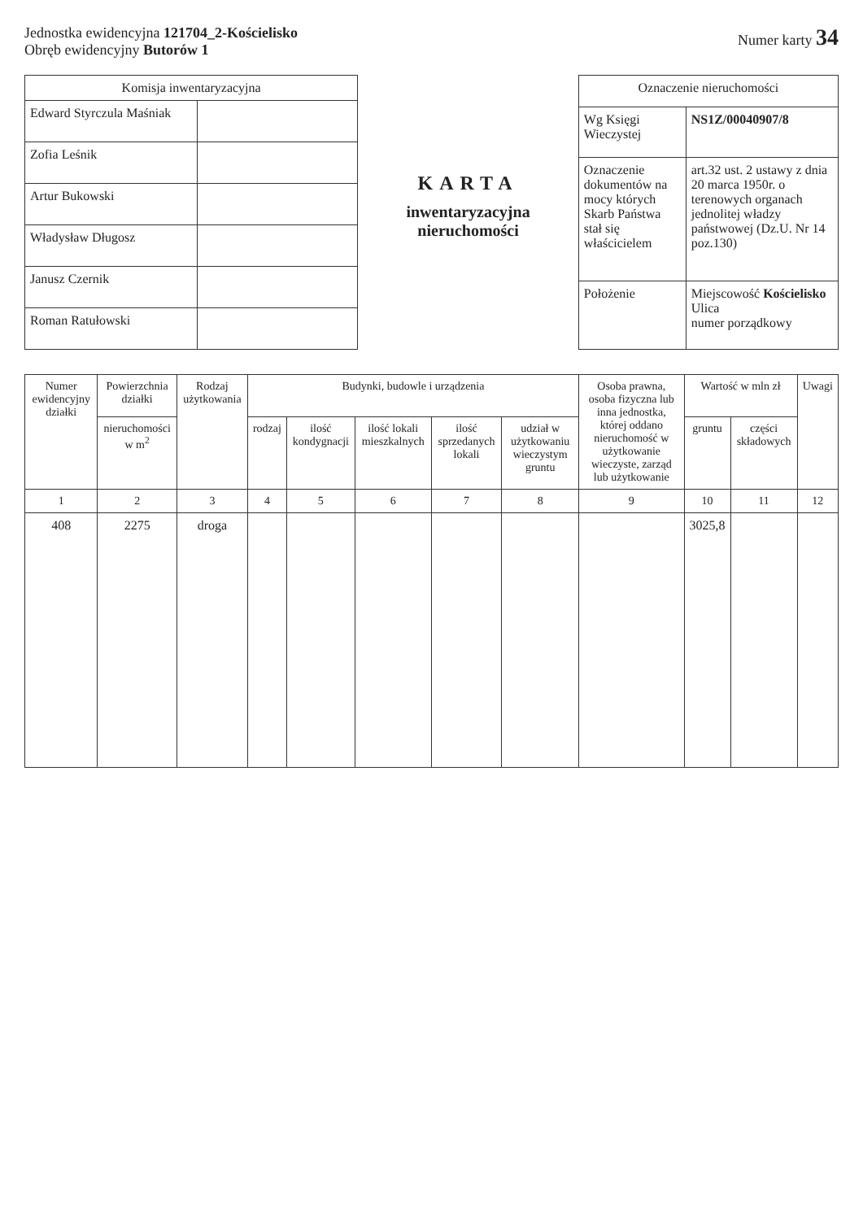Jednostka ewidencyjna 121704_2-Kościelisko
Obręb ewidencyjny Butorów 1
Numer karty 34
| Komisja inwentaryzacyjna | |
| --- | --- |
| Edward Styrczula Maśniak | |
| Zofia Leśnik | |
| Artur Bukowski | |
| Władysław Długosz | |
| Janusz Czernik | |
| Roman Ratułowski | |
KARTA
inwentaryzacyjna nieruchomości
| Oznaczenie nieruchomości | |
| --- | --- |
| Wg Księgi Wieczystej | NS1Z/00040907/8 |
| Oznaczenie dokumentów na mocy których Skarb Państwa stał się właścicielem | art.32 ust. 2 ustawy z dnia 20 marca 1950r. o terenowych organach jednolitej władzy państwowej (Dz.U. Nr 14 poz.130) |
| Położenie | Miejscowość Kościelisko Ulica numer porządkowy |
| Numer ewidencyjny działki | Powierzchnia działki | Rodzaj użytkowania | Budynki, budowle i urządzenia | | | | | Osoba prawna, osoba fizyczna lub inna jednostka, której oddano nieruchomość w użytkowanie wieczyste, zarząd lub użytkowanie | Wartość w mln zł | | Uwagi |
| --- | --- | --- | --- | --- | --- | --- | --- | --- | --- | --- | --- |
| | nieruchomości w m<sup>2</sup> | | rodzaj | ilość kondygnacji | ilość lokali mieszkalnych | ilość sprzedanych lokali | udział w użytkowaniu wieczystym gruntu | | gruntu | części składowych | |
| 1 | 2 | 3 | 4 | 5 | 6 | 7 | 8 | 9 | 10 | 11 | 12 |
| 408 | 2275 | droga | | | | | | | 3025,8 | | |